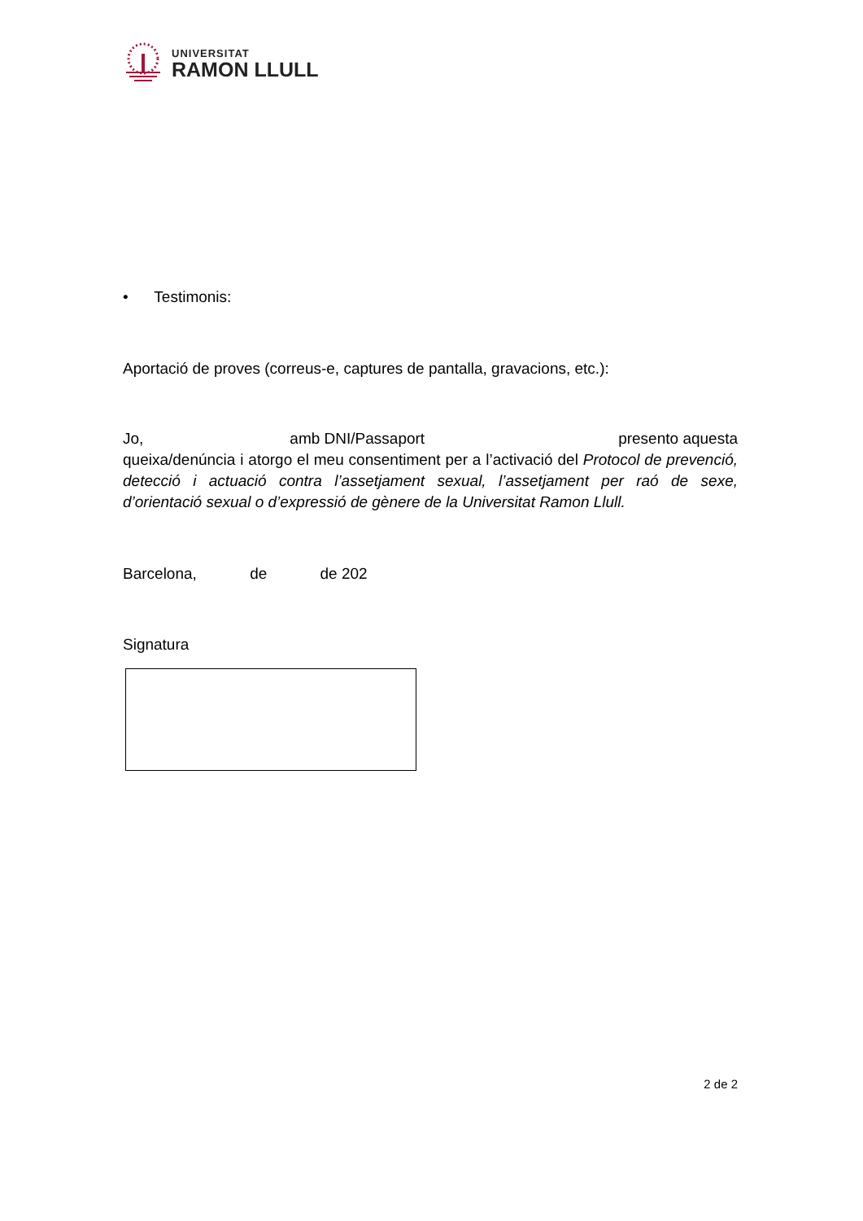UNIVERSITAT
RAMON LLULL
• Testimonis:
Aportació de proves (correus-e, captures de pantalla, gravacions, etc.):
Jo, amb DNI/Passaport presento aquesta
queixa/denúncia i atorgo el meu consentiment per a l’activació del Protocol de prevenció, detecció i actuació contra l’assetjament sexual, l’assetjament per raó de sexe, d’orientació sexual o d’expressió de gènere de la Universitat Ramon Llull.
Barcelona, de de 202
Signatura
2 de 2